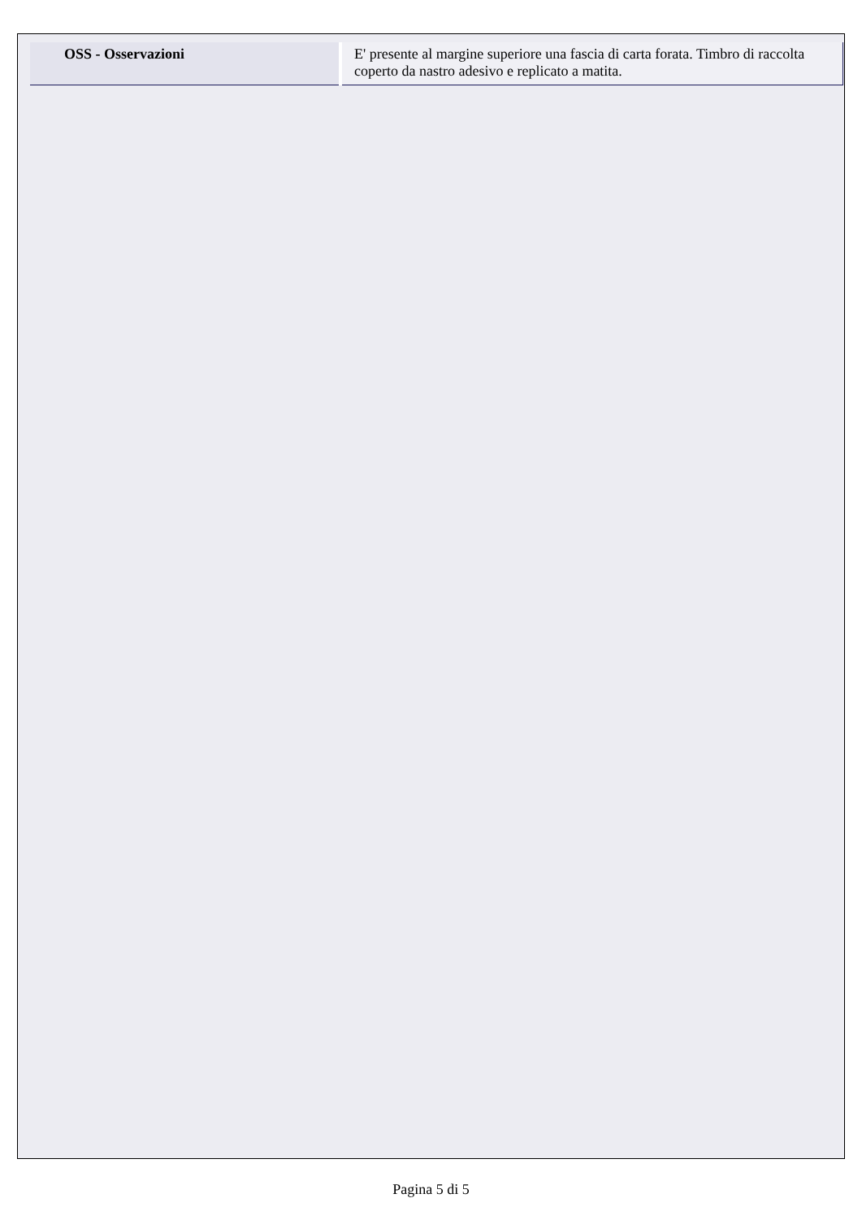| OSS - Osservazioni | E' presente al margine superiore una fascia di carta forata. Timbro di raccolta coperto da nastro adesivo e replicato a matita. |
Pagina 5 di 5